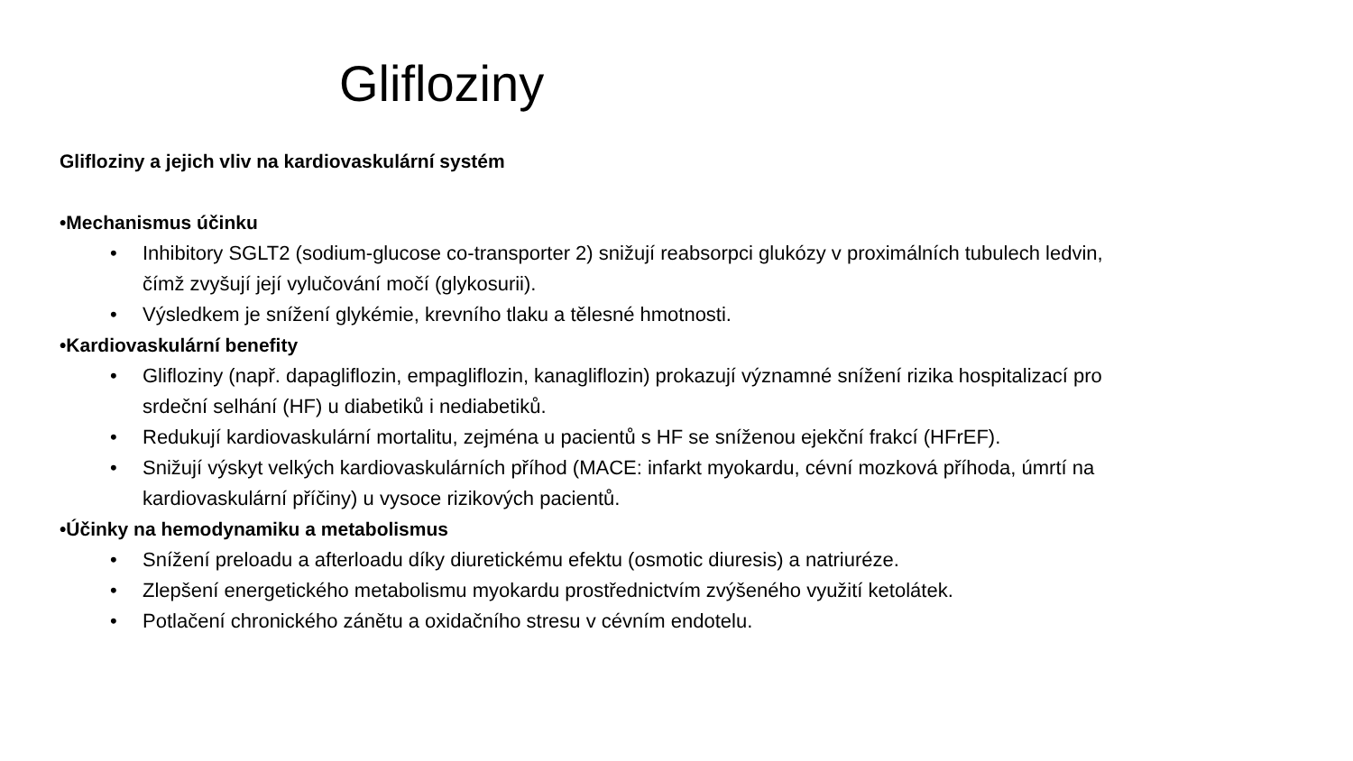Glifloziny
Glifloziny a jejich vliv na kardiovaskulární systém
•Mechanismus účinku
• Inhibitory SGLT2 (sodium-glucose co-transporter 2) snižují reabsorpci glukózy v proximálních tubulech ledvin, čímž zvyšují její vylučování močí (glykosurii).
• Výsledkem je snížení glykémie, krevního tlaku a tělesné hmotnosti.
•Kardiovaskulární benefity
• Glifloziny (např. dapagliflozin, empagliflozin, kanagliflozin) prokazují významné snížení rizika hospitalizací pro srdeční selhání (HF) u diabetiků i nediabetiků.
• Redukují kardiovaskulární mortalitu, zejména u pacientů s HF se sníženou ejekční frakcí (HFrEF).
• Snižují výskyt velkých kardiovaskulárních příhod (MACE: infarkt myokardu, cévní mozková příhoda, úmrtí na kardiovaskulární příčiny) u vysoce rizikových pacientů.
•Účinky na hemodynamiku a metabolismus
• Snížení preloadu a afterloadu díky diuretickému efektu (osmotic diuresis) a natriuréze.
• Zlepšení energetického metabolismu myokardu prostřednictvím zvýšeného využití ketolátek.
• Potlačení chronického zánětu a oxidačního stresu v cévním endotelu.